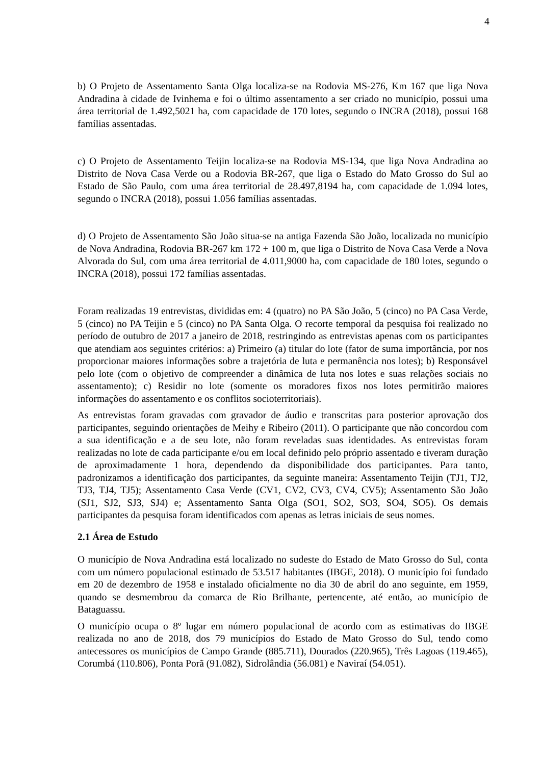4
b) O Projeto de Assentamento Santa Olga localiza-se na Rodovia MS-276, Km 167 que liga Nova Andradina à cidade de Ivinhema e foi o último assentamento a ser criado no município, possui uma área territorial de 1.492,5021 ha, com capacidade de 170 lotes, segundo o INCRA (2018), possui 168 famílias assentadas.
c) O Projeto de Assentamento Teijin localiza-se na Rodovia MS-134, que liga Nova Andradina ao Distrito de Nova Casa Verde ou a Rodovia BR-267, que liga o Estado do Mato Grosso do Sul ao Estado de São Paulo, com uma área territorial de 28.497,8194 ha, com capacidade de 1.094 lotes, segundo o INCRA (2018), possui 1.056 famílias assentadas.
d) O Projeto de Assentamento São João situa-se na antiga Fazenda São João, localizada no município de Nova Andradina, Rodovia BR-267 km 172 + 100 m, que liga o Distrito de Nova Casa Verde a Nova Alvorada do Sul, com uma área territorial de 4.011,9000 ha, com capacidade de 180 lotes, segundo o INCRA (2018), possui 172 famílias assentadas.
Foram realizadas 19 entrevistas, divididas em: 4 (quatro) no PA São João, 5 (cinco) no PA Casa Verde, 5 (cinco) no PA Teijin e 5 (cinco) no PA Santa Olga. O recorte temporal da pesquisa foi realizado no período de outubro de 2017 a janeiro de 2018, restringindo as entrevistas apenas com os participantes que atendiam aos seguintes critérios: a) Primeiro (a) titular do lote (fator de suma importância, por nos proporcionar maiores informações sobre a trajetória de luta e permanência nos lotes); b) Responsável pelo lote (com o objetivo de compreender a dinâmica de luta nos lotes e suas relações sociais no assentamento); c) Residir no lote (somente os moradores fixos nos lotes permitirão maiores informações do assentamento e os conflitos socioterritoriais).
As entrevistas foram gravadas com gravador de áudio e transcritas para posterior aprovação dos participantes, seguindo orientações de Meihy e Ribeiro (2011). O participante que não concordou com a sua identificação e a de seu lote, não foram reveladas suas identidades. As entrevistas foram realizadas no lote de cada participante e/ou em local definido pelo próprio assentado e tiveram duração de aproximadamente 1 hora, dependendo da disponibilidade dos participantes. Para tanto, padronizamos a identificação dos participantes, da seguinte maneira: Assentamento Teijin (TJ1, TJ2, TJ3, TJ4, TJ5); Assentamento Casa Verde (CV1, CV2, CV3, CV4, CV5); Assentamento São João (SJ1, SJ2, SJ3, SJ4) e; Assentamento Santa Olga (SO1, SO2, SO3, SO4, SO5). Os demais participantes da pesquisa foram identificados com apenas as letras iniciais de seus nomes.
2.1 Área de Estudo
O município de Nova Andradina está localizado no sudeste do Estado de Mato Grosso do Sul, conta com um número populacional estimado de 53.517 habitantes (IBGE, 2018). O município foi fundado em 20 de dezembro de 1958 e instalado oficialmente no dia 30 de abril do ano seguinte, em 1959, quando se desmembrou da comarca de Rio Brilhante, pertencente, até então, ao município de Bataguassu.
O município ocupa o 8º lugar em número populacional de acordo com as estimativas do IBGE realizada no ano de 2018, dos 79 municípios do Estado de Mato Grosso do Sul, tendo como antecessores os municípios de Campo Grande (885.711), Dourados (220.965), Três Lagoas (119.465), Corumbá (110.806), Ponta Porã (91.082), Sidrolândia (56.081) e Naviraí (54.051).